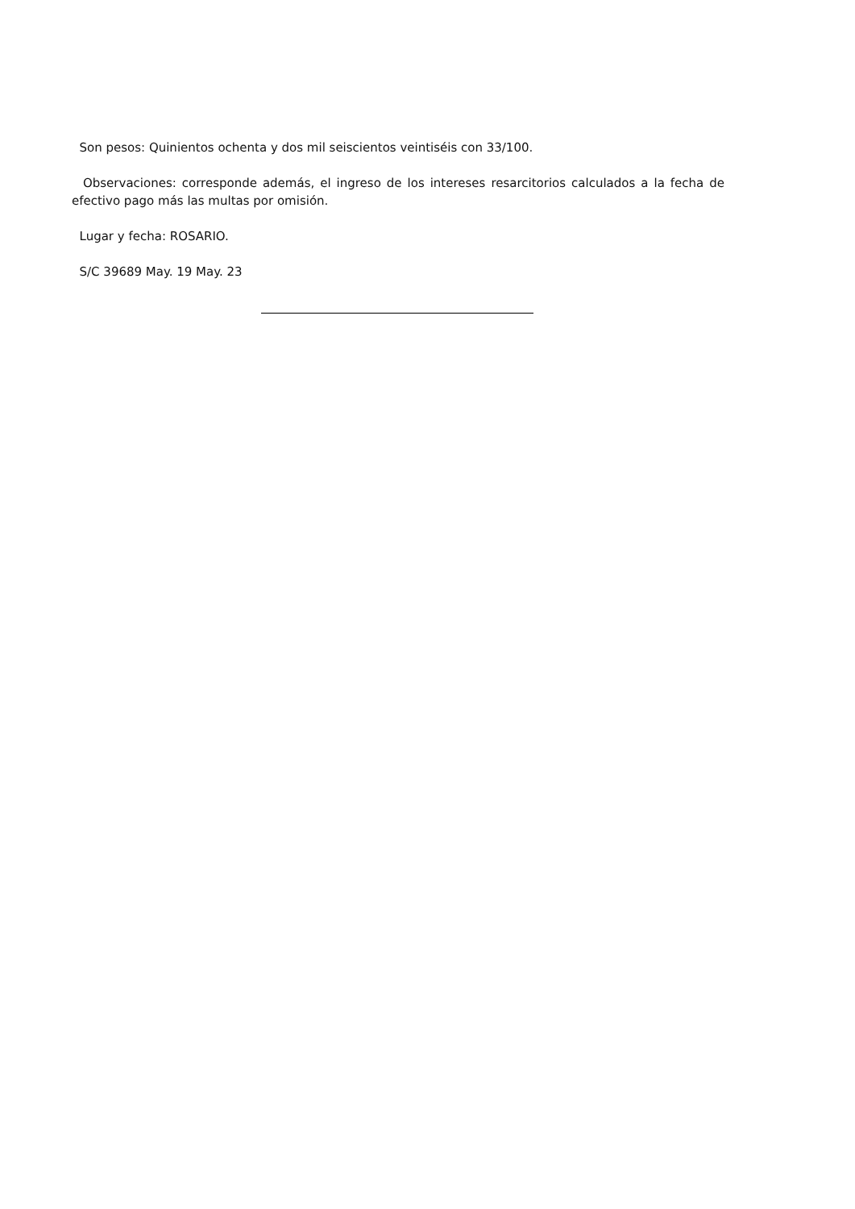Son pesos: Quinientos ochenta y dos mil seiscientos veintiséis con 33/100.
Observaciones: corresponde además, el ingreso de los intereses resarcitorios calculados a la fecha de efectivo pago más las multas por omisión.
Lugar y fecha: ROSARIO.
S/C 39689 May. 19 May. 23